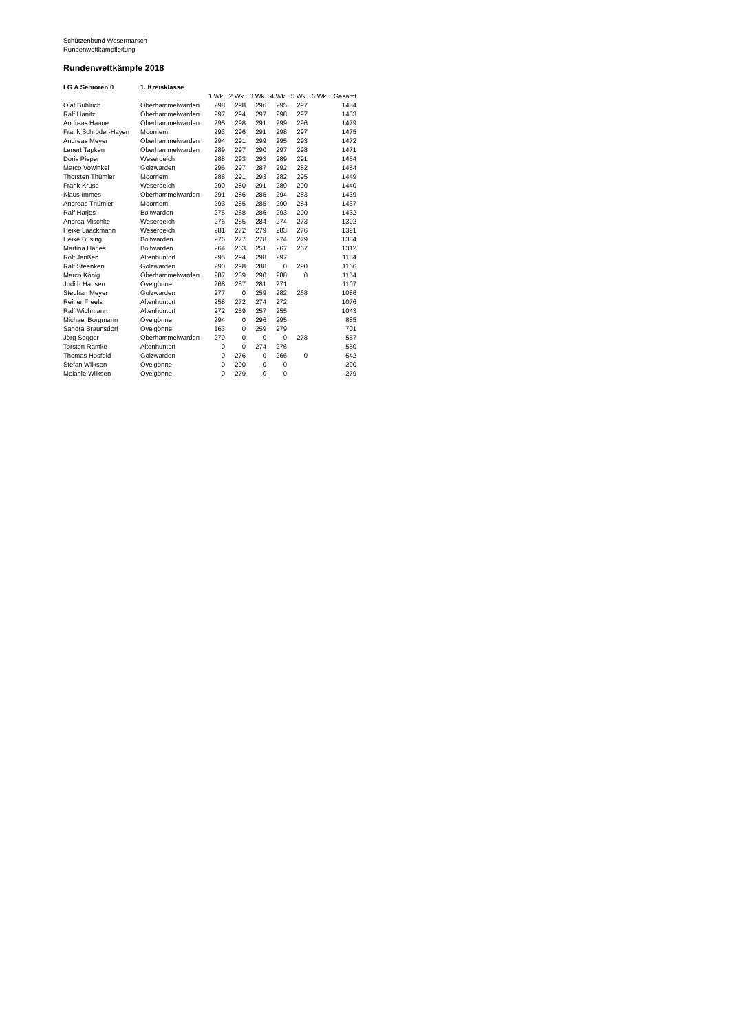Schützenbund Wesermarsch
Rundenwettkampfleitung
Rundenwettkämpfe 2018
| LG A Senioren 0 | 1. Kreisklasse | | | | | | | |
| | | 1.Wk. | 2.Wk. | 3.Wk. | 4.Wk. | 5.Wk. | 6.Wk. | Gesamt |
| Olaf Buhlrich | Oberhammelwarden | 298 | 298 | 296 | 295 | 297 | | 1484 |
| Ralf Hanitz | Oberhammelwarden | 297 | 294 | 297 | 298 | 297 | | 1483 |
| Andreas Haane | Oberhammelwarden | 295 | 298 | 291 | 299 | 296 | | 1479 |
| Frank Schröder-Hayen | Moorriem | 293 | 296 | 291 | 298 | 297 | | 1475 |
| Andreas Meyer | Oberhammelwarden | 294 | 291 | 299 | 295 | 293 | | 1472 |
| Lenert Tapken | Oberhammelwarden | 289 | 297 | 290 | 297 | 298 | | 1471 |
| Doris Pieper | Weserdeich | 288 | 293 | 293 | 289 | 291 | | 1454 |
| Marco Vowinkel | Golzwarden | 296 | 297 | 287 | 292 | 282 | | 1454 |
| Thorsten Thümler | Moorriem | 288 | 291 | 293 | 282 | 295 | | 1449 |
| Frank Kruse | Weserdeich | 290 | 280 | 291 | 289 | 290 | | 1440 |
| Klaus Immes | Oberhammelwarden | 291 | 286 | 285 | 294 | 283 | | 1439 |
| Andreas Thümler | Moorriem | 293 | 285 | 285 | 290 | 284 | | 1437 |
| Ralf Harjes | Boitwarden | 275 | 288 | 286 | 293 | 290 | | 1432 |
| Andrea Mischke | Weserdeich | 276 | 285 | 284 | 274 | 273 | | 1392 |
| Heike Laackmann | Weserdeich | 281 | 272 | 279 | 283 | 276 | | 1391 |
| Heike Büsing | Boitwarden | 276 | 277 | 278 | 274 | 279 | | 1384 |
| Martina Harjes | Boitwarden | 264 | 263 | 251 | 267 | 267 | | 1312 |
| Rolf Janßen | Altenhuntorf | 295 | 294 | 298 | 297 | | | 1184 |
| Ralf Steenken | Golzwarden | 290 | 298 | 288 | 0 | 290 | | 1166 |
| Marco König | Oberhammelwarden | 287 | 289 | 290 | 288 | 0 | | 1154 |
| Judith Hansen | Ovelgönne | 268 | 287 | 281 | 271 | | | 1107 |
| Stephan Meyer | Golzwarden | 277 | 0 | 259 | 282 | 268 | | 1086 |
| Reiner Freels | Altenhuntorf | 258 | 272 | 274 | 272 | | | 1076 |
| Ralf Wichmann | Altenhuntorf | 272 | 259 | 257 | 255 | | | 1043 |
| Michael Borgmann | Ovelgönne | 294 | 0 | 296 | 295 | | | 885 |
| Sandra Braunsdorf | Ovelgönne | 163 | 0 | 259 | 279 | | | 701 |
| Jörg Segger | Oberhammelwarden | 279 | 0 | 0 | 0 | 278 | | 557 |
| Torsten Ramke | Altenhuntorf | 0 | 0 | 274 | 276 | | | 550 |
| Thomas Hosfeld | Golzwarden | 0 | 276 | 0 | 266 | 0 | | 542 |
| Stefan Wilksen | Ovelgönne | 0 | 290 | 0 | 0 | | | 290 |
| Melanie Wilksen | Ovelgönne | 0 | 279 | 0 | 0 | | | 279 |